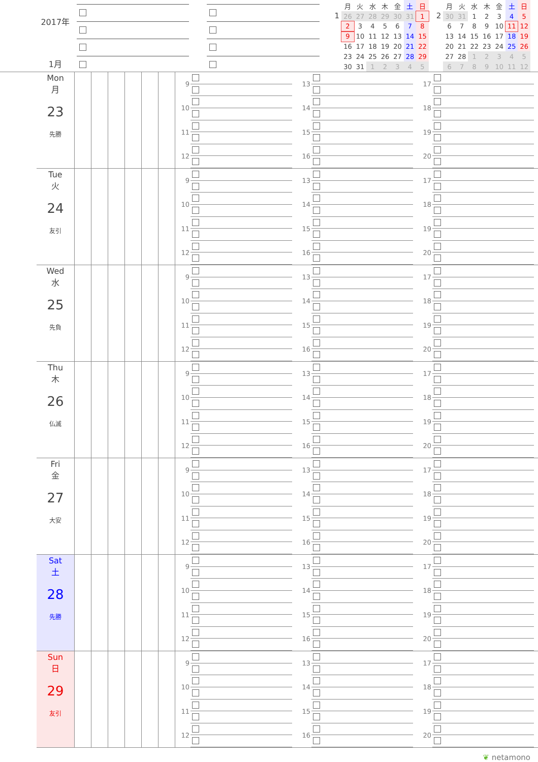2017年
1月
1
| 月 | 火 | 水 | 木 | 金 | 土 | 日 |
| --- | --- | --- | --- | --- | --- | --- |
| 26 | 27 | 28 | 29 | 30 | 31 | 1 |
| 2 | 3 | 4 | 5 | 6 | 7 | 8 |
| 9 | 10 | 11 | 12 | 13 | 14 | 15 |
| 16 | 17 | 18 | 19 | 20 | 21 | 22 |
| 23 | 24 | 25 | 26 | 27 | 28 | 29 |
| 30 | 31 | 1 | 2 | 3 | 4 | 5 |
2
| 月 | 火 | 水 | 木 | 金 | 土 | 日 |
| --- | --- | --- | --- | --- | --- | --- |
| 30 | 31 | 1 | 2 | 3 | 4 | 5 |
| 6 | 7 | 8 | 9 | 10 | 11 | 12 |
| 13 | 14 | 15 | 16 | 17 | 18 | 19 |
| 20 | 21 | 22 | 23 | 24 | 25 | 26 |
| 27 | 28 | 1 | 2 | 3 | 4 | 5 |
| 6 | 7 | 8 | 9 | 10 | 11 | 12 |
Mon
月
23
先勝
9
10
11
12
13
14
15
16
17
18
19
20
Tue
火
24
友引
9
10
11
12
13
14
15
16
17
18
19
20
Wed
水
25
先負
9
10
11
12
13
14
15
16
17
18
19
20
Thu
木
26
仏滅
9
10
11
12
13
14
15
16
17
18
19
20
Fri
金
27
大安
9
10
11
12
13
14
15
16
17
18
19
20
Sat
土
28
先勝
9
10
11
12
13
14
15
16
17
18
19
20
Sun
日
29
友引
9
10
11
12
13
14
15
16
17
18
19
20
❦ netamono